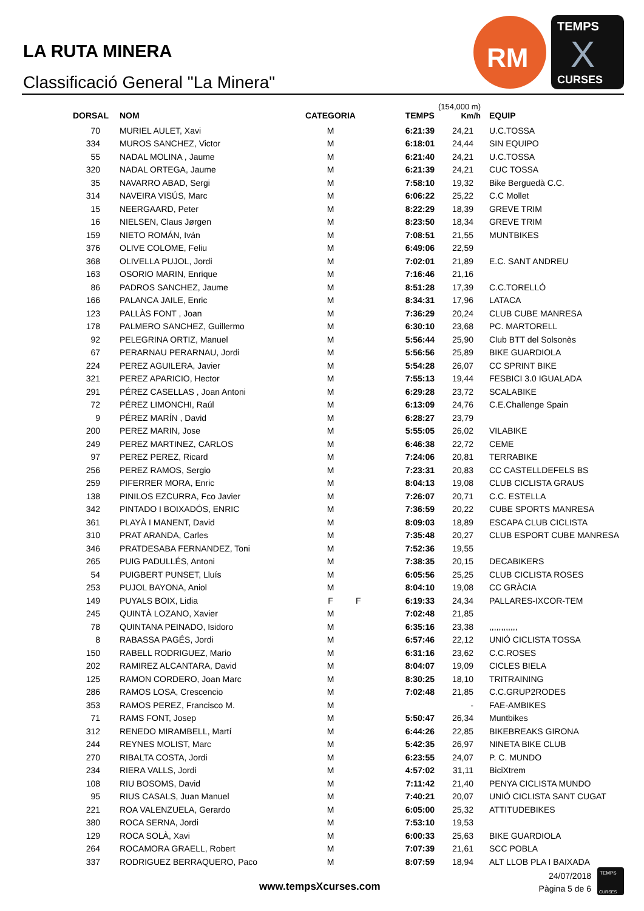LA RUTA MINERA
Classificació General "La Minera"
RM
TEMPS
CURSES
X
| DORSAL | NOM | CATEGORIA | | TEMPS | (154,000 m) Km/h | EQUIP |
| --- | --- | --- | --- | --- | --- | --- |
| 70 | MURIEL AULET, Xavi | M | | 6:21:39 | 24,21 | U.C.TOSSA |
| 334 | MUROS SANCHEZ, Victor | M | | 6:18:01 | 24,44 | SIN EQUIPO |
| 55 | NADAL MOLINA , Jaume | M | | 6:21:40 | 24,21 | U.C.TOSSA |
| 320 | NADAL ORTEGA, Jaume | M | | 6:21:39 | 24,21 | CUC TOSSA |
| 35 | NAVARRO ABAD, Sergi | M | | 7:58:10 | 19,32 | Bike Berguedà C.C. |
| 314 | NAVEIRA VISÚS, Marc | M | | 6:06:22 | 25,22 | C.C Mollet |
| 15 | NEERGAARD, Peter | M | | 8:22:29 | 18,39 | GREVE TRIM |
| 16 | NIELSEN, Claus Jørgen | M | | 8:23:50 | 18,34 | GREVE TRIM |
| 159 | NIETO ROMÁN, Iván | M | | 7:08:51 | 21,55 | MUNTBIKES |
| 376 | OLIVE COLOME, Feliu | M | | 6:49:06 | 22,59 | |
| 368 | OLIVELLA PUJOL, Jordi | M | | 7:02:01 | 21,89 | E.C. SANT ANDREU |
| 163 | OSORIO MARIN, Enrique | M | | 7:16:46 | 21,16 | |
| 86 | PADROS SANCHEZ, Jaume | M | | 8:51:28 | 17,39 | C.C.TORELLÓ |
| 166 | PALANCA JAILE, Enric | M | | 8:34:31 | 17,96 | LATACA |
| 123 | PALLÀS FONT , Joan | M | | 7:36:29 | 20,24 | CLUB CUBE MANRESA |
| 178 | PALMERO SANCHEZ, Guillermo | M | | 6:30:10 | 23,68 | PC. MARTORELL |
| 92 | PELEGRINA ORTIZ, Manuel | M | | 5:56:44 | 25,90 | Club BTT del Solsonès |
| 67 | PERARNAU PERARNAU, Jordi | M | | 5:56:56 | 25,89 | BIKE GUARDIOLA |
| 224 | PEREZ AGUILERA, Javier | M | | 5:54:28 | 26,07 | CC SPRINT BIKE |
| 321 | PEREZ APARICIO, Hector | M | | 7:55:13 | 19,44 | FESBICI 3.0 IGUALADA |
| 291 | PÉREZ CASELLAS , Joan Antoni | M | | 6:29:28 | 23,72 | SCALABIKE |
| 72 | PÉREZ LIMONCHI, Raúl | M | | 6:13:09 | 24,76 | C.E.Challenge Spain |
| 9 | PÉREZ MARÍN , David | M | | 6:28:27 | 23,79 | |
| 200 | PEREZ MARIN, Jose | M | | 5:55:05 | 26,02 | VILABIKE |
| 249 | PEREZ MARTINEZ, CARLOS | M | | 6:46:38 | 22,72 | CEME |
| 97 | PEREZ PEREZ, Ricard | M | | 7:24:06 | 20,81 | TERRABIKE |
| 256 | PEREZ RAMOS, Sergio | M | | 7:23:31 | 20,83 | CC CASTELLDEFELS BS |
| 259 | PIFERRER MORA, Enric | M | | 8:04:13 | 19,08 | CLUB CICLISTA GRAUS |
| 138 | PINILOS EZCURRA, Fco Javier | M | | 7:26:07 | 20,71 | C.C. ESTELLA |
| 342 | PINTADO I BOIXADÓS, ENRIC | M | | 7:36:59 | 20,22 | CUBE SPORTS MANRESA |
| 361 | PLAYÀ I MANENT, David | M | | 8:09:03 | 18,89 | ESCAPA CLUB CICLISTA |
| 310 | PRAT ARANDA, Carles | M | | 7:35:48 | 20,27 | CLUB ESPORT CUBE MANRESA |
| 346 | PRATDESABA FERNANDEZ, Toni | M | | 7:52:36 | 19,55 | |
| 265 | PUIG PADULLÉS, Antoni | M | | 7:38:35 | 20,15 | DECABIKERS |
| 54 | PUIGBERT PUNSET, Lluís | M | | 6:05:56 | 25,25 | CLUB CICLISTA ROSES |
| 253 | PUJOL BAYONA, Aniol | M | | 8:04:10 | 19,08 | CC GRÀCIA |
| 149 | PUYALS BOIX, Lidia | F | F | 6:19:33 | 24,34 | PALLARES-IXCOR-TEM |
| 245 | QUINTÀ LOZANO, Xavier | M | | 7:02:48 | 21,85 | |
| 78 | QUINTANA PEINADO, Isidoro | M | | 6:35:16 | 23,38 | ,,,,,,,,,,,, |
| 8 | RABASSA PAGÉS, Jordi | M | | 6:57:46 | 22,12 | UNIÓ CICLISTA TOSSA |
| 150 | RABELL RODRIGUEZ, Mario | M | | 6:31:16 | 23,62 | C.C.ROSES |
| 202 | RAMIREZ ALCANTARA, David | M | | 8:04:07 | 19,09 | CICLES BIELA |
| 125 | RAMON CORDERO, Joan Marc | M | | 8:30:25 | 18,10 | TRITRAINING |
| 286 | RAMOS LOSA, Crescencio | M | | 7:02:48 | 21,85 | C.C.GRUP2RODES |
| 353 | RAMOS PEREZ, Francisco M. | M | | | - | FAE-AMBIKES |
| 71 | RAMS FONT, Josep | M | | 5:50:47 | 26,34 | Muntbikes |
| 312 | RENEDO MIRAMBELL, Martí | M | | 6:44:26 | 22,85 | BIKEBREAKS GIRONA |
| 244 | REYNES MOLIST, Marc | M | | 5:42:35 | 26,97 | NINETA BIKE CLUB |
| 270 | RIBALTA COSTA, Jordi | M | | 6:23:55 | 24,07 | P. C. MUNDO |
| 234 | RIERA VALLS, Jordi | M | | 4:57:02 | 31,11 | BiciXtrem |
| 108 | RIU BOSOMS, David | M | | 7:11:42 | 21,40 | PENYA CICLISTA MUNDO |
| 95 | RIUS CASALS, Juan Manuel | M | | 7:40:21 | 20,07 | UNIÓ CICLISTA SANT CUGAT |
| 221 | ROA VALENZUELA, Gerardo | M | | 6:05:00 | 25,32 | ATTITUDEBIKES |
| 380 | ROCA SERNA, Jordi | M | | 7:53:10 | 19,53 | |
| 129 | ROCA SOLÀ, Xavi | M | | 6:00:33 | 25,63 | BIKE GUARDIOLA |
| 264 | ROCAMORA GRAELL, Robert | M | | 7:07:39 | 21,61 | SCC POBLA |
| 337 | RODRIGUEZ BERRAQUERO, Paco | M | | 8:07:59 | 18,94 | ALT LLOB PLA I BAIXADA |
www.tempsXcurses.com
24/07/2018
Pàgina 5 de 6
TEMPS
CURSES